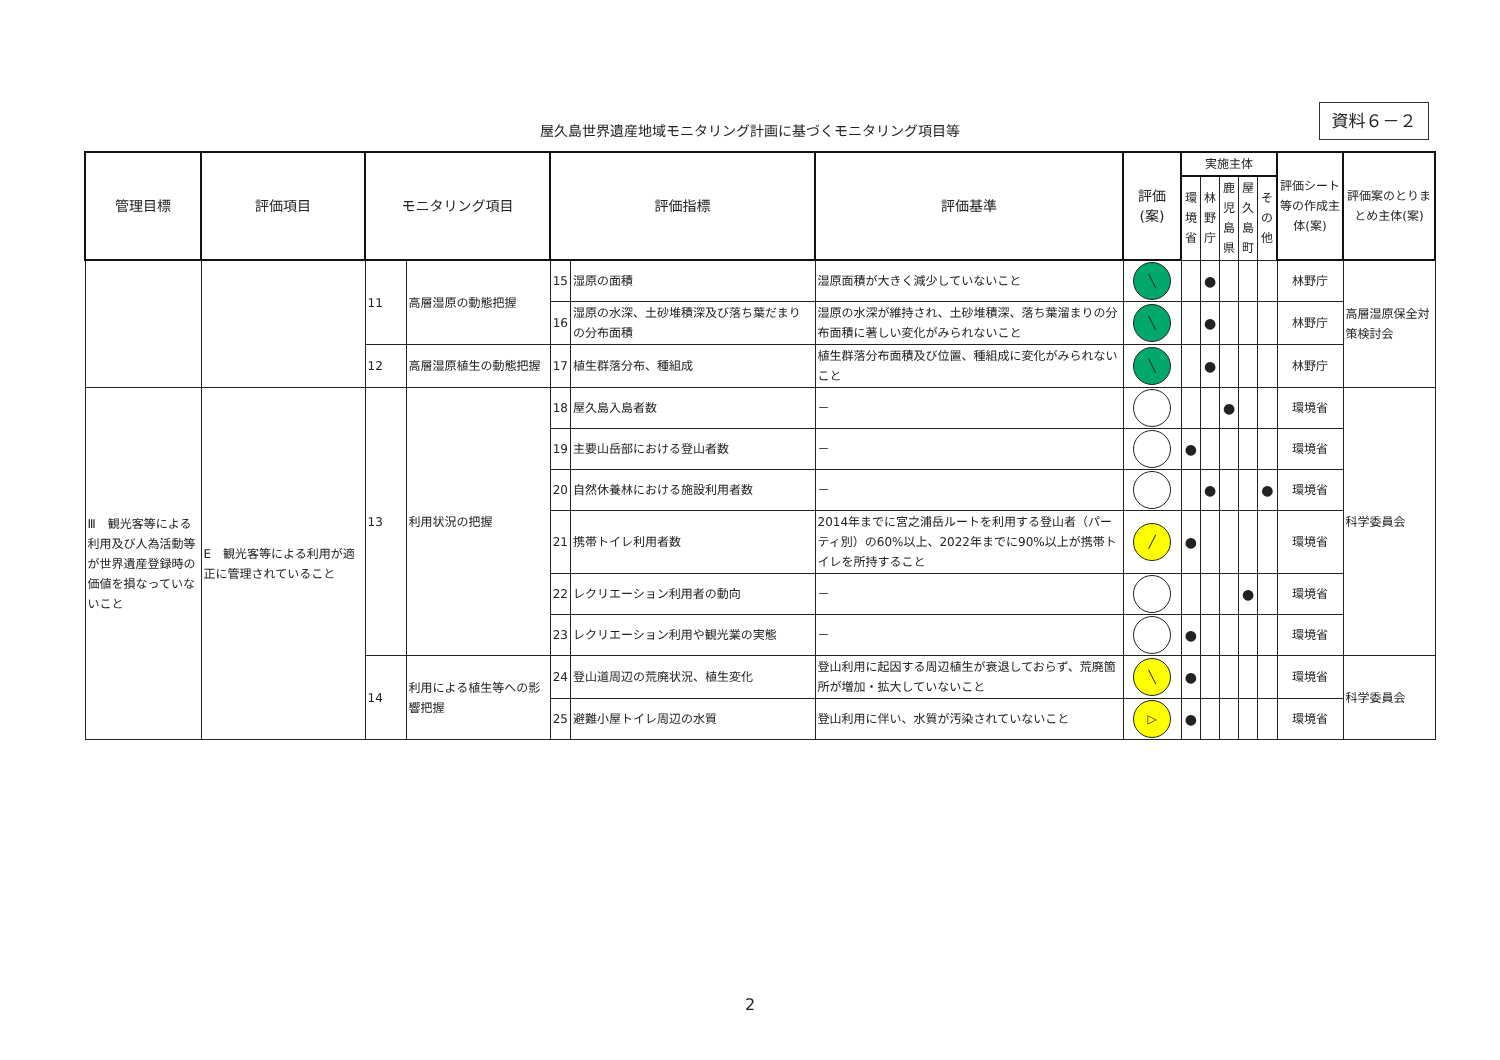資料６－２
屋久島世界遺産地域モニタリング計画に基づくモニタリング項目等
| 管理目標 | 評価項目 | モニタリング項目 | | 評価指標 | | 評価基準 | 評価 (案) | 実施主体 | | | | | 評価シート等の作成主体(案) | 評価案のとりまとめ主体(案) |
| --- | --- | --- | --- | --- | --- | --- | --- | --- | --- | --- | --- | --- | --- | --- |
| | | | | | | | | 環 境 省 | 林 野 庁 | 鹿 児 島 県 | 屋 久 島 町 | そ の 他 | | |
| | | 11 | 高層湿原の動態把握 | 15 | 湿原の面積 | 湿原面積が大きく減少していないこと | ╲ | | ● | | | | 林野庁 | 高層湿原保全対策検討会 |
| | | | | 16 | 湿原の水深、土砂堆積深及び落ち葉だまりの分布面積 | 湿原の水深が維持され、土砂堆積深、落ち葉溜まりの分布面積に著しい変化がみられないこと | ╲ | | ● | | | | 林野庁 | |
| | | 12 | 高層湿原植生の動態把握 | 17 | 植生群落分布、種組成 | 植生群落分布面積及び位置、種組成に変化がみられないこと | ╲ | | ● | | | | 林野庁 | |
| Ⅲ 観光客等による利用及び人為活動等が世界遺産登録時の価値を損なっていないこと | E 観光客等による利用が適正に管理されていること | 13 | 利用状況の把握 | 18 | 屋久島入島者数 | － | | | | ● | | | 環境省 | 科学委員会 |
| | | | | 19 | 主要山岳部における登山者数 | － | | ● | | | | | 環境省 | |
| | | | | 20 | 自然休養林における施設利用者数 | － | | | ● | | | ● | 環境省 | |
| | | | | 21 | 携帯トイレ利用者数 | 2014年までに宮之浦岳ルートを利用する登山者（パーティ別）の60%以上、2022年までに90%以上が携帯トイレを所持すること | ╱ | ● | | | | | 環境省 | |
| | | | | 22 | レクリエーション利用者の動向 | － | | | | | ● | | 環境省 | |
| | | | | 23 | レクリエーション利用や観光業の実態 | － | | ● | | | | | 環境省 | |
| | | 14 | 利用による植生等への影響把握 | 24 | 登山道周辺の荒廃状況、植生変化 | 登山利用に起因する周辺植生が衰退しておらず、荒廃箇所が増加・拡大していないこと | ╲ | ● | | | | | 環境省 | 科学委員会 |
| | | | | 25 | 避難小屋トイレ周辺の水質 | 登山利用に伴い、水質が汚染されていないこと | ▷ | ● | | | | | 環境省 | |
2